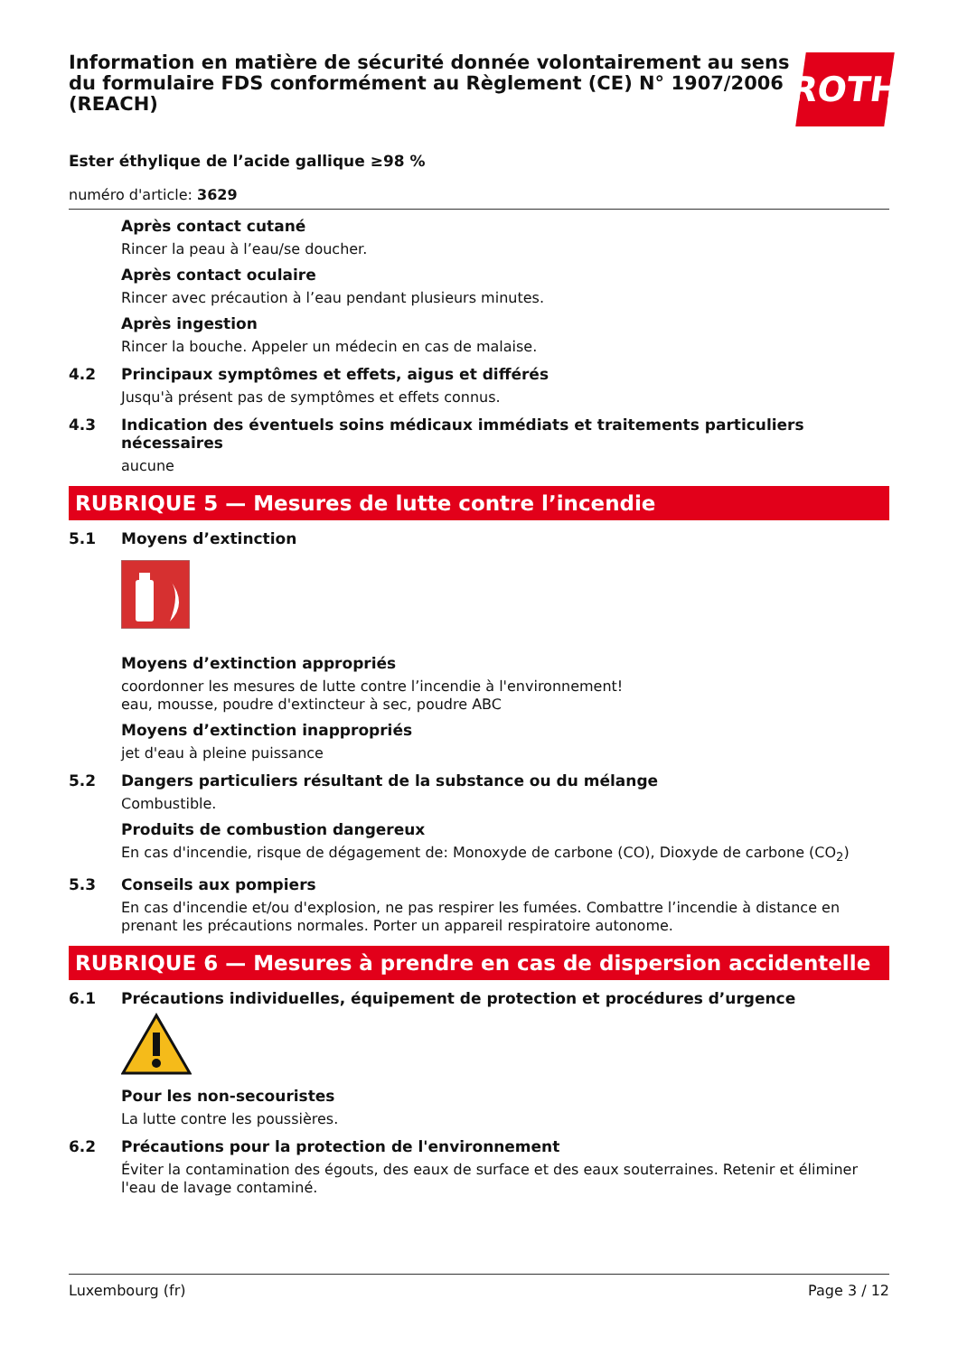Information en matière de sécurité donnée volontairement au sens du formulaire FDS conformément au Règlement (CE) N° 1907/2006 (REACH)
ROTH
Ester éthylique de l’acide gallique ≥98 %
numéro d'article: 3629
Après contact cutané
Rincer la peau à l’eau/se doucher.
Après contact oculaire
Rincer avec précaution à l’eau pendant plusieurs minutes.
Après ingestion
Rincer la bouche. Appeler un médecin en cas de malaise.
4.2 Principaux symptômes et effets, aigus et différés
Jusqu'à présent pas de symptômes et effets connus.
4.3 Indication des éventuels soins médicaux immédiats et traitements particuliers nécessaires
aucune
RUBRIQUE 5 — Mesures de lutte contre l’incendie
5.1 Moyens d’extinction
Moyens d’extinction appropriés
coordonner les mesures de lutte contre l’incendie à l'environnement!
eau, mousse, poudre d'extincteur à sec, poudre ABC
Moyens d’extinction inappropriés
jet d'eau à pleine puissance
5.2 Dangers particuliers résultant de la substance ou du mélange
Combustible.
Produits de combustion dangereux
En cas d'incendie, risque de dégagement de: Monoxyde de carbone (CO), Dioxyde de carbone (CO<sub>2</sub>)
5.3 Conseils aux pompiers
En cas d'incendie et/ou d'explosion, ne pas respirer les fumées. Combattre l’incendie à distance en prenant les précautions normales. Porter un appareil respiratoire autonome.
RUBRIQUE 6 — Mesures à prendre en cas de dispersion accidentelle
6.1 Précautions individuelles, équipement de protection et procédures d’urgence
Pour les non-secouristes
La lutte contre les poussières.
6.2 Précautions pour la protection de l'environnement
Éviter la contamination des égouts, des eaux de surface et des eaux souterraines. Retenir et éliminer l'eau de lavage contaminé.
Luxembourg (fr) Page 3 / 12